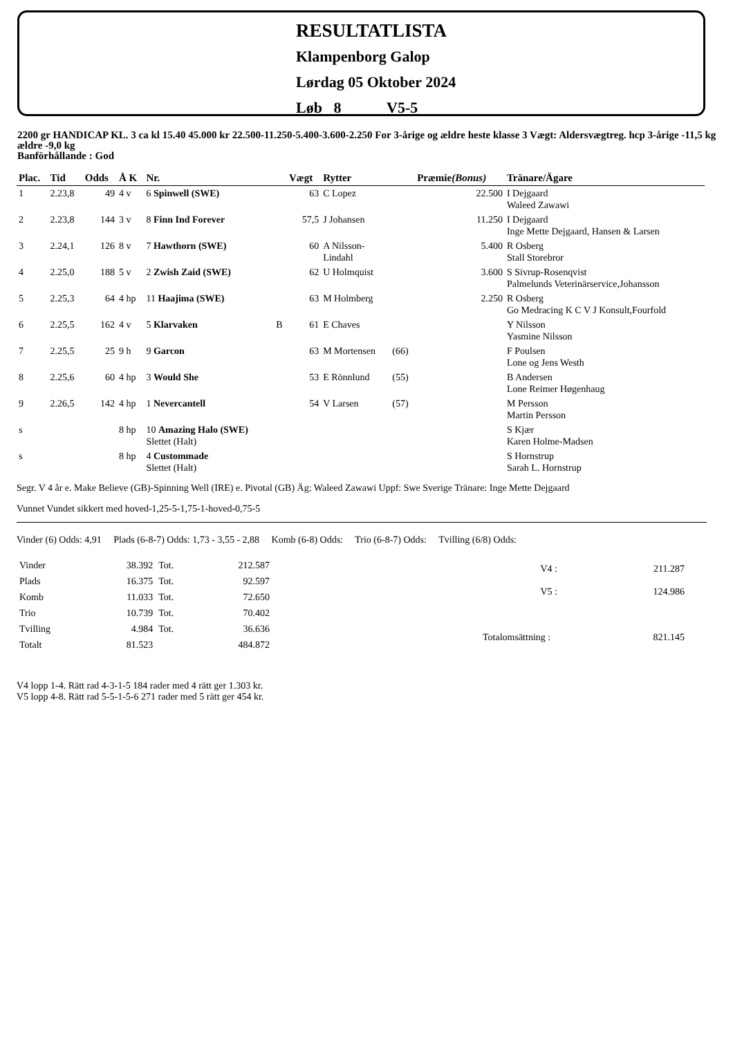RESULTATLISTA
Klampenborg Galop
Lørdag 05 Oktober 2024
Løb 8 V5-5
2200 gr HANDICAP KL. 3 ca kl 15.40 45.000 kr 22.500-11.250-5.400-3.600-2.250 For 3-årige og ældre heste klasse 3 Vægt: Aldersvægtreg. hcp 3-årige -11,5 kg ældre -9,0 kg
Banförhållande : God
| Plac. | Tid | Odds | Å K | Nr. | | Vægt | Rytter | | Præmie (Bonus) | Tränare/Ägare |
| --- | --- | --- | --- | --- | --- | --- | --- | --- | --- | --- |
| 1 | 2.23,8 | 49 | 4 v | 6 Spinwell (SWE) | | 63 | C Lopez | | 22.500 | I Dejgaard Waleed Zawawi |
| 2 | 2.23,8 | 144 | 3 v | 8 Finn Ind Forever | | 57,5 | J Johansen | | 11.250 | I Dejgaard Inge Mette Dejgaard, Hansen & Larsen |
| 3 | 2.24,1 | 126 | 8 v | 7 Hawthorn (SWE) | | 60 | A Nilsson- Lindahl | | 5.400 | R Osberg Stall Storebror |
| 4 | 2.25,0 | 188 | 5 v | 2 Zwish Zaid (SWE) | | 62 | U Holmquist | | 3.600 | S Sivrup-Rosenqvist Palmelunds Veterinärservice,Johansson |
| 5 | 2.25,3 | 64 | 4 hp | 11 Haajima (SWE) | | 63 | M Holmberg | | 2.250 | R Osberg Go Medracing K C V J Konsult,Fourfold |
| 6 | 2.25,5 | 162 | 4 v | 5 Klarvaken | B | 61 | E Chaves | | | Y Nilsson Yasmine Nilsson |
| 7 | 2.25,5 | 25 | 9 h | 9 Garcon | | 63 | M Mortensen | (66) | | F Poulsen Lone og Jens Westh |
| 8 | 2.25,6 | 60 | 4 hp | 3 Would She | | 53 | E Rönnlund | (55) | | B Andersen Lone Reimer Høgenhaug |
| 9 | 2.26,5 | 142 | 4 hp | 1 Nevercantell | | 54 | V Larsen | (57) | | M Persson Martin Persson |
| s | | | 8 hp | 10 Amazing Halo (SWE) Slettet (Halt) | | | | | | S Kjær Karen Holme-Madsen |
| s | | | 8 hp | 4 Custommade Slettet (Halt) | | | | | | S Hornstrup Sarah L. Hornstrup |
Segr. V 4 år e. Make Believe (GB)-Spinning Well (IRE) e. Pivotal (GB) Äg: Waleed Zawawi Uppf: Swe Sverige Tränare: Inge Mette Dejgaard
Vunnet Vundet sikkert med hoved-1,25-5-1,75-1-hoved-0,75-5
Vinder (6) Odds: 4,91 Plads (6-8-7) Odds: 1,73 - 3,55 - 2,88 Komb (6-8) Odds: Trio (6-8-7) Odds: Tvilling (6/8) Odds:
| Vinder | 38.392 | Tot. | 212.587 |
| Plads | 16.375 | Tot. | 92.597 |
| Komb | 11.033 | Tot. | 72.650 |
| Trio | 10.739 | Tot. | 70.402 |
| Tvilling | 4.984 | Tot. | 36.636 |
| Totalt | 81.523 | | 484.872 |
| V4 : | 211.287 |
| V5 : | 124.986 |
| Totalomsättning : | 821.145 |
V4 lopp 1-4. Rätt rad 4-3-1-5 184 rader med 4 rätt ger 1.303 kr.
V5 lopp 4-8. Rätt rad 5-5-1-5-6 271 rader med 5 rätt ger 454 kr.